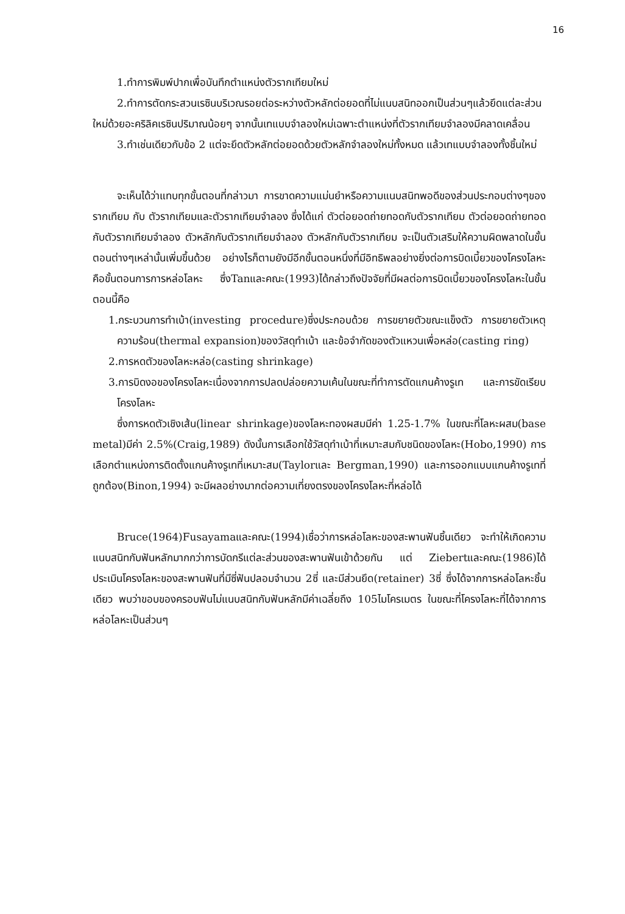16
1.ทำการพิมพ์ปากเพื่อบันทึกตำแหน่งตัวรากเทียมใหม่
2.ทำการตัดกระสวนเรซินบริเวณรอยต่อระหว่างตัวหลักต่อยอดที่ไม่แนบสนิทออกเป็นส่วนๆแล้วยึดแต่ละส่วนใหม่ด้วยอะคริลิคเรซินปริมาณน้อยๆ จากนั้นเทแบบจำลองใหม่เฉพาะตำแหน่งที่ตัวรากเทียมจำลองมีคลาดเคลื่อน
3.ทำเช่นเดียวกับข้อ 2 แต่จะยึดตัวหลักต่อยอดด้วยตัวหลักจำลองใหม่ทั้งหมด แล้วเทแบบจำลองทั้งชิ้นใหม่
จะเห็นได้ว่าแทบทุกขั้นตอนที่กล่าวมา การขาดความแม่นยำหรือความแนบสนิทพอดีของส่วนประกอบต่างๆของรากเทียม กับ ตัวรากเทียมและตัวรากเทียมจำลอง ซึ่งได้แก่ ตัวต่อยอดถ่ายทอดกับตัวรากเทียม ตัวต่อยอดถ่ายทอดกับตัวรากเทียมจำลอง ตัวหลักกับตัวรากเทียมจำลอง ตัวหลักกับตัวรากเทียม จะเป็นตัวเสริมให้ความผิดพลาดในขั้นตอนต่างๆเหล่านั้นเพิ่มขึ้นด้วย อย่างไรก็ตามยังมีอีกขั้นตอนหนึ่งที่มีอิทธิพลอย่างยิ่งต่อการบิดเบี้ยวของโครงโลหะคือขั้นตอนการการหล่อโลหะ ซึ่งTanและคณะ(1993)ได้กล่าวถึงปัจจัยที่มีผลต่อการบิดเบี้ยวของโครงโลหะในขั้นตอนนี้คือ
1.กระบวนการทำเบ้า(investing procedure)ซึ่งประกอบด้วย การขยายตัวขณะแข็งตัว การขยายตัวเหตุความร้อน(thermal expansion)ของวัสดุทำเบ้า และข้อจำกัดของตัวแหวนเพื่อหล่อ(casting ring)
2.การหดตัวของโลหะหล่อ(casting shrinkage)
3.การบิดงอของโครงโลหะเนื่องจากการปลดปล่อยความเค้นในขณะที่ทำการตัดแกนค้างรูเท และการขัดเรียบโครงโลหะ
ซึ่งการหดตัวเชิงเส้น(linear shrinkage)ของโลหะทองผสมมีค่า 1.25-1.7% ในขณะที่โลหะผสม(base metal)มีค่า 2.5%(Craig,1989) ดังนั้นการเลือกใช้วัสดุทำเบ้าที่เหมาะสมกับชนิดของโลหะ(Hobo,1990) การเลือกตำแหน่งการติดตั้งแกนค้างรูเทที่เหมาะสม(Taylorและ Bergman,1990) และการออกแบบแกนค้างรูเทที่ถูกต้อง(Binon,1994) จะมีผลอย่างมากต่อความเที่ยงตรงของโครงโลหะที่หล่อได้
Bruce(1964)Fusayamaและคณะ(1994)เชื่อว่าการหล่อโลหะของสะพานฟันชิ้นเดียว จะทำให้เกิดความแนบสนิทกับฟันหลักมากกว่าการบัดกรีแต่ละส่วนของสะพานฟันเข้าด้วยกัน แต่ Ziebertและคณะ(1986)ได้ประเมินโครงโลหะของสะพานฟันที่มีซี่ฟันปลอมจำนวน 2ซี่ และมีส่วนยึด(retainer) 3ซี่ ซึ่งได้จากการหล่อโลหะชิ้นเดียว พบว่าขอบของครอบฟันไม่แนบสนิทกับฟันหลักมีค่าเฉลี่ยถึง 105ไมโครเมตร ในขณะที่โครงโลหะที่ได้จากการหล่อโลหะเป็นส่วนๆ